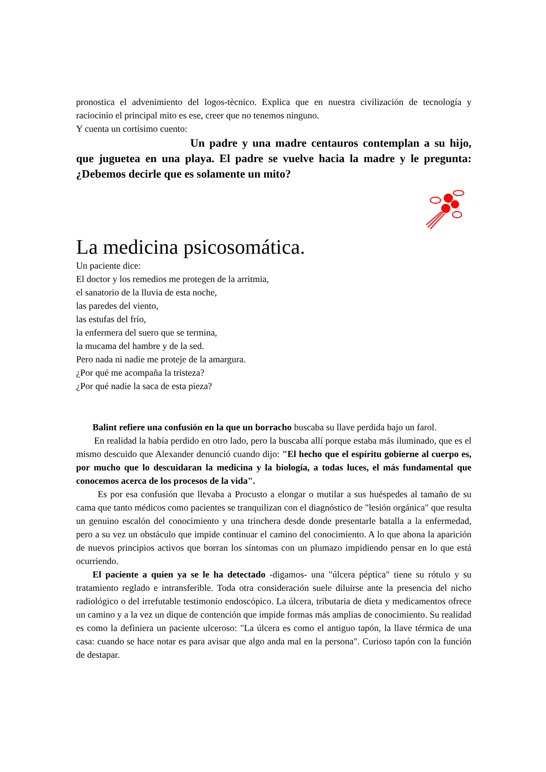pronostica el advenimiento del logos-tècnico. Explica que en nuestra civilización de tecnología y raciocinio el principal mito es ese, creer que no tenemos ninguno.
Y cuenta un cortísimo cuento:
Un padre y una madre centauros contemplan a su hijo, que juguetea en una playa. El padre se vuelve hacia la madre y le pregunta: ¿Debemos decirle que es solamente un mito?
La medicina psicosomática.
Un paciente dice:
El doctor y los remedios me protegen de la arritmia,
el sanatorio de la lluvia de esta noche,
las paredes del viento,
las estufas del frío,
la enfermera del suero que se termina,
la mucama del hambre y de la sed.
Pero nada ni nadie me proteje de la amargura.
¿Por qué me acompaña la tristeza?
¿Por qué nadie la saca de esta pieza?
Balint refiere una confusión en la que un borracho buscaba su llave perdida bajo un farol.
En realidad la había perdido en otro lado, pero la buscaba allí porque estaba más iluminado, que es el mismo descuido que Alexander denunció cuando dijo: "El hecho que el espíritu gobierne al cuerpo es, por mucho que lo descuidaran la medicina y la biología, a todas luces, el más fundamental que conocemos acerca de los procesos de la vida".
Es por esa confusión que llevaba a Procusto a elongar o mutilar a sus huéspedes al tamaño de su cama que tanto médicos como pacientes se tranquilizan con el diagnóstico de "lesión orgánica" que resulta un genuino escalón del conocimiento y una trinchera desde donde presentarle batalla a la enfermedad, pero a su vez un obstáculo que impide continuar el camino del conocimiento. A lo que abona la aparición de nuevos principios activos que borran los síntomas con un plumazo impidiendo pensar en lo que está ocurriendo.
El paciente a quien ya se le ha detectado -digamos- una "úlcera péptica" tiene su rótulo y su tratamiento reglado e intransferible. Toda otra consideración suele diluirse ante la presencia del nicho radiológico o del irrefutable testimonio endoscópico. La úlcera, tributaria de dieta y medicamentos ofrece un camino y a la vez un dique de contención que impide formas más amplias de conocimiento. Su realidad es como la definiera un paciente ulceroso: "La úlcera es como el antiguo tapón, la llave térmica de una casa: cuando se hace notar es para avisar que algo anda mal en la persona". Curioso tapón con la función de destapar.